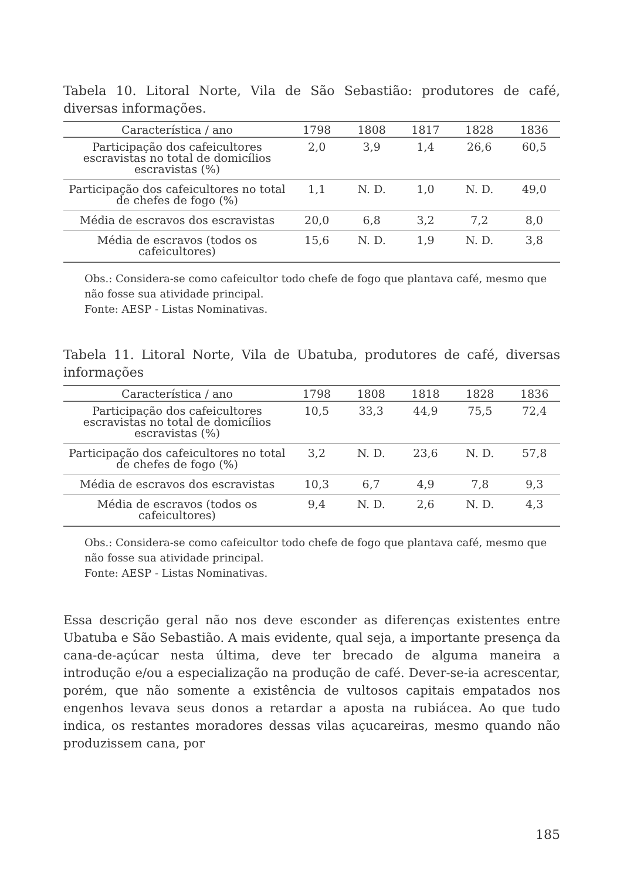Tabela 10. Litoral Norte, Vila de São Sebastião: produtores de café, diversas informações.
| Característica / ano | 1798 | 1808 | 1817 | 1828 | 1836 |
| --- | --- | --- | --- | --- | --- |
| Participação dos cafeicultores escravistas no total de domicílios escravistas (%) | 2,0 | 3,9 | 1,4 | 26,6 | 60,5 |
| Participação dos cafeicultores no total de chefes de fogo (%) | 1,1 | N. D. | 1,0 | N. D. | 49,0 |
| Média de escravos dos escravistas | 20,0 | 6,8 | 3,2 | 7,2 | 8,0 |
| Média de escravos (todos os cafeicultores) | 15,6 | N. D. | 1,9 | N. D. | 3,8 |
Obs.: Considera-se como cafeicultor todo chefe de fogo que plantava café, mesmo que não fosse sua atividade principal.
Fonte: AESP - Listas Nominativas.
Tabela 11. Litoral Norte, Vila de Ubatuba, produtores de café, diversas informações
| Característica / ano | 1798 | 1808 | 1818 | 1828 | 1836 |
| --- | --- | --- | --- | --- | --- |
| Participação dos cafeicultores escravistas no total de domicílios escravistas (%) | 10,5 | 33,3 | 44,9 | 75,5 | 72,4 |
| Participação dos cafeicultores no total de chefes de fogo (%) | 3,2 | N. D. | 23,6 | N. D. | 57,8 |
| Média de escravos dos escravistas | 10,3 | 6,7 | 4,9 | 7,8 | 9,3 |
| Média de escravos (todos os cafeicultores) | 9,4 | N. D. | 2,6 | N. D. | 4,3 |
Obs.: Considera-se como cafeicultor todo chefe de fogo que plantava café, mesmo que não fosse sua atividade principal.
Fonte: AESP - Listas Nominativas.
Essa descrição geral não nos deve esconder as diferenças existentes entre Ubatuba e São Sebastião. A mais evidente, qual seja, a importante presença da cana-de-açúcar nesta última, deve ter brecado de alguma maneira a introdução e/ou a especialização na produção de café. Dever-se-ia acrescentar, porém, que não somente a existência de vultosos capitais empatados nos engenhos levava seus donos a retardar a aposta na rubiácea. Ao que tudo indica, os restantes moradores dessas vilas açucareiras, mesmo quando não produzissem cana, por
185